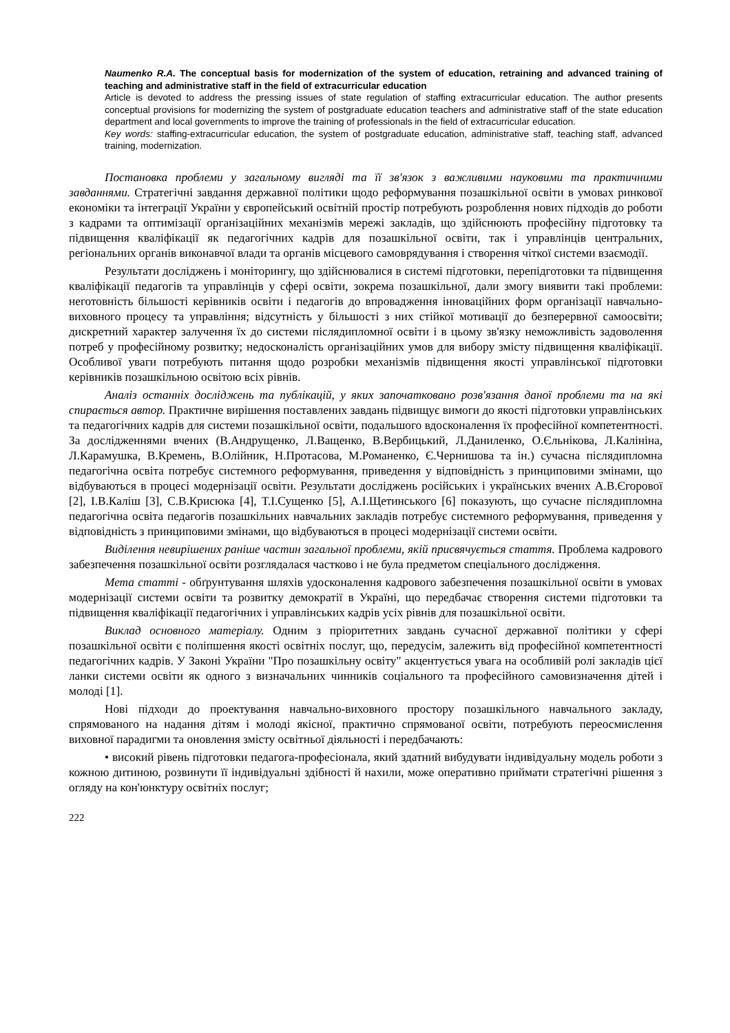Naumenko R.A. The conceptual basis for modernization of the system of education, retraining and advanced training of teaching and administrative staff in the field of extracurricular education
Article is devoted to address the pressing issues of state regulation of staffing extracurricular education. The author presents conceptual provisions for modernizing the system of postgraduate education teachers and administrative staff of the state education department and local governments to improve the training of professionals in the field of extracurricular education.
Key words: staffing-extracurricular education, the system of postgraduate education, administrative staff, teaching staff, advanced training, modernization.
Постановка проблеми у загальному вигляді та її зв'язок з важливими науковими та практичними завданнями. Стратегічні завдання державної політики щодо реформування позашкільної освіти в умовах ринкової економіки та інтеграції України у європейський освітній простір потребують розроблення нових підходів до роботи з кадрами та оптимізації організаційних механізмів мережі закладів, що здійснюють професійну підготовку та підвищення кваліфікації як педагогічних кадрів для позашкільної освіти, так і управлінців центральних, регіональних органів виконавчої влади та органів місцевого самоврядування і створення чіткої системи взаємодії.
Результати досліджень і моніторингу, що здійснювалися в системі підготовки, перепідготовки та підвищення кваліфікації педагогів та управлінців у сфері освіти, зокрема позашкільної, дали змогу виявити такі проблеми: неготовність більшості керівників освіти і педагогів до впровадження інноваційних форм організації навчально-виховного процесу та управління; відсутність у більшості з них стійкої мотивації до безперервної самоосвіти; дискретний характер залучення їх до системи післядипломної освіти і в цьому зв'язку неможливість задоволення потреб у професійному розвитку; недосконалість організаційних умов для вибору змісту підвищення кваліфікації. Особливої уваги потребують питання щодо розробки механізмів підвищення якості управлінської підготовки керівників позашкільною освітою всіх рівнів.
Аналіз останніх досліджень та публікацій, у яких започатковано розв'язання даної проблеми та на які спирається автор. Практичне вирішення поставлених завдань підвищує вимоги до якості підготовки управлінських та педагогічних кадрів для системи позашкільної освіти, подальшого вдосконалення їх професійної компетентності. За дослідженнями вчених (В.Андрущенко, Л.Ващенко, В.Вербицький, Л.Даниленко, О.Єльнікова, Л.Калініна, Л.Карамушка, В.Кремень, В.Олійник, Н.Протасова, М.Романенко, Є.Чернишова та ін.) сучасна післядипломна педагогічна освіта потребує системного реформування, приведення у відповідність з принциповими змінами, що відбуваються в процесі модернізації освіти. Результати досліджень російських і українських вчених А.В.Єгорової [2], І.В.Каліш [3], С.В.Крисюка [4], Т.І.Сущенко [5], А.І.Щетинського [6] показують, що сучасне післядипломна педагогічна освіта педагогів позашкільних навчальних закладів потребує системного реформування, приведення у відповідність з принциповими змінами, що відбуваються в процесі модернізації системи освіти.
Виділення невирішених раніше частин загальної проблеми, якій присвячується стаття. Проблема кадрового забезпечення позашкільної освіти розглядалася частково і не була предметом спеціального дослідження.
Мета статті - обґрунтування шляхів удосконалення кадрового забезпечення позашкільної освіти в умовах модернізації системи освіти та розвитку демократії в Україні, що передбачає створення системи підготовки та підвищення кваліфікації педагогічних і управлінських кадрів усіх рівнів для позашкільної освіти.
Виклад основного матеріалу. Одним з пріоритетних завдань сучасної державної політики у сфері позашкільної освіти є поліпшення якості освітніх послуг, що, передусім, залежить від професійної компетентності педагогічних кадрів. У Законі України "Про позашкільну освіту" акцентується увага на особливій ролі закладів цієї ланки системи освіти як одного з визначальних чинників соціального та професійного самовизначення дітей і молоді [1].
Нові підходи до проектування навчально-виховного простору позашкільного навчального закладу, спрямованого на надання дітям і молоді якісної, практично спрямованої освіти, потребують переосмислення виховної парадигми та оновлення змісту освітньої діяльності і передбачають:
• високий рівень підготовки педагога-професіонала, який здатний вибудувати індивідуальну модель роботи з кожною дитиною, розвинути її індивідуальні здібності й нахили, може оперативно приймати стратегічні рішення з огляду на кон'юнктуру освітніх послуг;
222